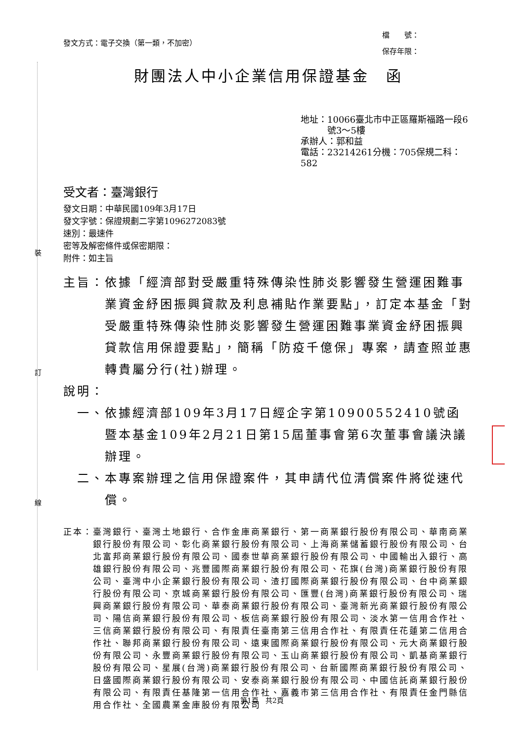裝
訂
線
發文方式：電子交換（第一類，不加密）
檔　　號：
保存年限：
財團法人中小企業信用保證基金　函
地址：10066臺北市中正區羅斯福路一段6
　　　號3～5樓
承辦人：郭和益
電話：23214261分機：705保規二科：582
受文者：臺灣銀行
發文日期：中華民國109年3月17日
發文字號：保證規劃二字第1096272083號
速別：最速件
密等及解密條件或保密期限：
附件：如主旨
主旨： 依據「經濟部對受嚴重特殊傳染性肺炎影響發生營運困難事業資金紓困振興貸款及利息補貼作業要點」，訂定本基金「對受嚴重特殊傳染性肺炎影響發生營運困難事業資金紓困振興貸款信用保證要點」，簡稱「防疫千億保」專案，請查照並惠轉貴屬分行(社)辦理。
說明：
一、 依據經濟部109年3月17日經企字第10900552410號函暨本基金109年2月21日第15屆董事會第6次董事會議決議辦理。
二、 本專案辦理之信用保證案件，其申請代位清償案件將從速代償。
正本： 臺灣銀行、臺灣土地銀行、合作金庫商業銀行、第一商業銀行股份有限公司、華南商業銀行股份有限公司、彰化商業銀行股份有限公司、上海商業儲蓄銀行股份有限公司、台北富邦商業銀行股份有限公司、國泰世華商業銀行股份有限公司、中國輸出入銀行、高雄銀行股份有限公司、兆豐國際商業銀行股份有限公司、花旗(台灣)商業銀行股份有限公司、臺灣中小企業銀行股份有限公司、渣打國際商業銀行股份有限公司、台中商業銀行股份有限公司、京城商業銀行股份有限公司、匯豐(台灣)商業銀行股份有限公司、瑞興商業銀行股份有限公司、華泰商業銀行股份有限公司、臺灣新光商業銀行股份有限公司、陽信商業銀行股份有限公司、板信商業銀行股份有限公司、淡水第一信用合作社、三信商業銀行股份有限公司、有限責任臺南第三信用合作社、有限責任花蓮第二信用合作社、聯邦商業銀行股份有限公司、遠東國際商業銀行股份有限公司、元大商業銀行股份有限公司、永豐商業銀行股份有限公司、玉山商業銀行股份有限公司、凱基商業銀行股份有限公司、星展(台灣)商業銀行股份有限公司、台新國際商業銀行股份有限公司、日盛國際商業銀行股份有限公司、安泰商業銀行股份有限公司、中國信託商業銀行股份有限公司、有限責任基隆第一信用合作社、嘉義市第三信用合作社、有限責任金門縣信用合作社、全國農業金庫股份有限公司
第1頁　共2頁